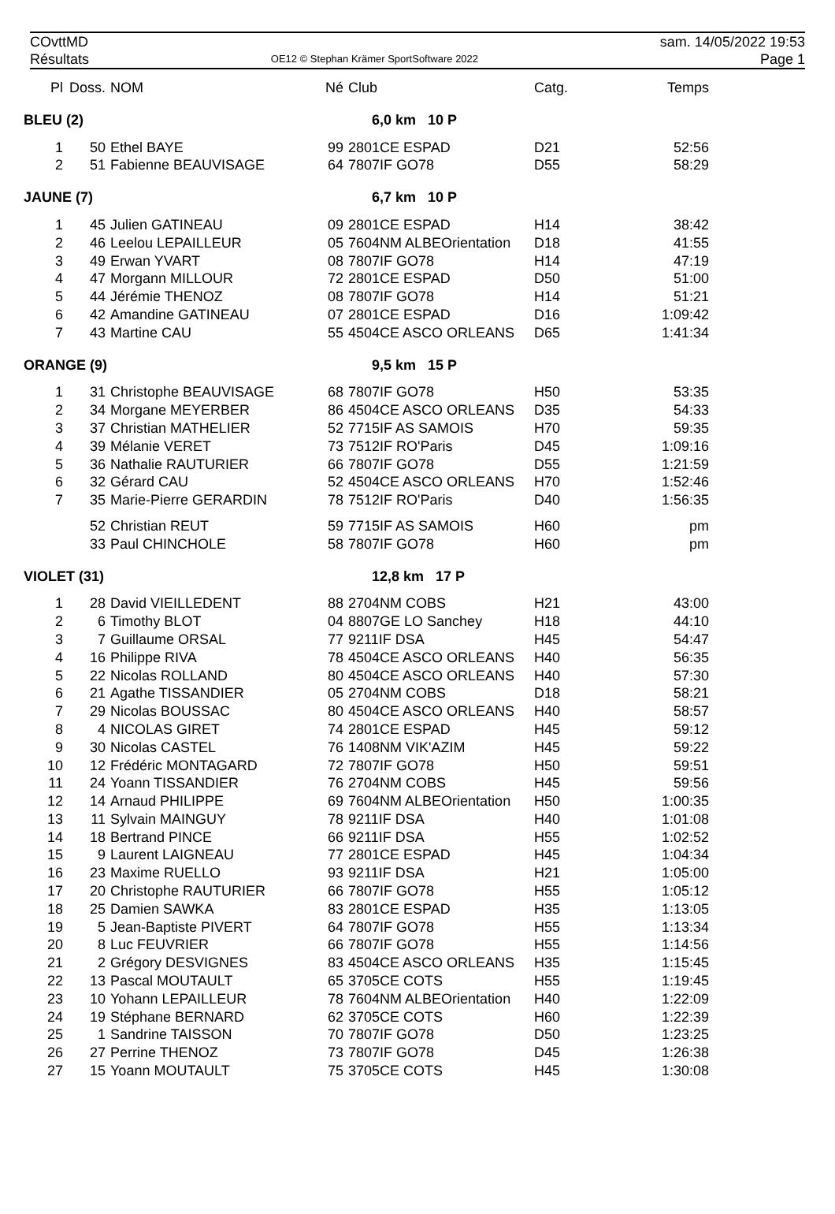COvttMD
Résultats
OE12 © Stephan Krämer SportSoftware 2022
sam. 14/05/2022 19:53
Page 1
| Pl | Doss. | NOM | Né | Club | Catg. | Temps |
| --- | --- | --- | --- | --- | --- | --- |
| BLEU (2) | | | | 6,0 km 10 P | | |
| 1 | 50 | Ethel BAYE | 99 | 2801CE ESPAD | D21 | 52:56 |
| 2 | 51 | Fabienne BEAUVISAGE | 64 | 7807IF GO78 | D55 | 58:29 |
| JAUNE (7) | | | | 6,7 km 10 P | | |
| 1 | 45 | Julien GATINEAU | 09 | 2801CE ESPAD | H14 | 38:42 |
| 2 | 46 | Leelou LEPAILLEUR | 05 | 7604NM ALBEOrientation | D18 | 41:55 |
| 3 | 49 | Erwan YVART | 08 | 7807IF GO78 | H14 | 47:19 |
| 4 | 47 | Morgann MILLOUR | 72 | 2801CE ESPAD | D50 | 51:00 |
| 5 | 44 | Jérémie THENOZ | 08 | 7807IF GO78 | H14 | 51:21 |
| 6 | 42 | Amandine GATINEAU | 07 | 2801CE ESPAD | D16 | 1:09:42 |
| 7 | 43 | Martine CAU | 55 | 4504CE ASCO ORLEANS | D65 | 1:41:34 |
| ORANGE (9) | | | | 9,5 km 15 P | | |
| 1 | 31 | Christophe BEAUVISAGE | 68 | 7807IF GO78 | H50 | 53:35 |
| 2 | 34 | Morgane MEYERBER | 86 | 4504CE ASCO ORLEANS | D35 | 54:33 |
| 3 | 37 | Christian MATHELIER | 52 | 7715IF AS SAMOIS | H70 | 59:35 |
| 4 | 39 | Mélanie VERET | 73 | 7512IF RO'Paris | D45 | 1:09:16 |
| 5 | 36 | Nathalie RAUTURIER | 66 | 7807IF GO78 | D55 | 1:21:59 |
| 6 | 32 | Gérard CAU | 52 | 4504CE ASCO ORLEANS | H70 | 1:52:46 |
| 7 | 35 | Marie-Pierre GERARDIN | 78 | 7512IF RO'Paris | D40 | 1:56:35 |
| | 52 | Christian REUT | 59 | 7715IF AS SAMOIS | H60 | pm |
| | 33 | Paul CHINCHOLE | 58 | 7807IF GO78 | H60 | pm |
| VIOLET (31) | | | | 12,8 km 17 P | | |
| 1 | 28 | David VIEILLEDENT | 88 | 2704NM COBS | H21 | 43:00 |
| 2 | 6 | Timothy BLOT | 04 | 8807GE LO Sanchey | H18 | 44:10 |
| 3 | 7 | Guillaume ORSAL | 77 | 9211IF DSA | H45 | 54:47 |
| 4 | 16 | Philippe RIVA | 78 | 4504CE ASCO ORLEANS | H40 | 56:35 |
| 5 | 22 | Nicolas ROLLAND | 80 | 4504CE ASCO ORLEANS | H40 | 57:30 |
| 6 | 21 | Agathe TISSANDIER | 05 | 2704NM COBS | D18 | 58:21 |
| 7 | 29 | Nicolas BOUSSAC | 80 | 4504CE ASCO ORLEANS | H40 | 58:57 |
| 8 | 4 | NICOLAS GIRET | 74 | 2801CE ESPAD | H45 | 59:12 |
| 9 | 30 | Nicolas CASTEL | 76 | 1408NM VIK'AZIM | H45 | 59:22 |
| 10 | 12 | Frédéric MONTAGARD | 72 | 7807IF GO78 | H50 | 59:51 |
| 11 | 24 | Yoann TISSANDIER | 76 | 2704NM COBS | H45 | 59:56 |
| 12 | 14 | Arnaud PHILIPPE | 69 | 7604NM ALBEOrientation | H50 | 1:00:35 |
| 13 | 11 | Sylvain MAINGUY | 78 | 9211IF DSA | H40 | 1:01:08 |
| 14 | 18 | Bertrand PINCE | 66 | 9211IF DSA | H55 | 1:02:52 |
| 15 | 9 | Laurent LAIGNEAU | 77 | 2801CE ESPAD | H45 | 1:04:34 |
| 16 | 23 | Maxime RUELLO | 93 | 9211IF DSA | H21 | 1:05:00 |
| 17 | 20 | Christophe RAUTURIER | 66 | 7807IF GO78 | H55 | 1:05:12 |
| 18 | 25 | Damien SAWKA | 83 | 2801CE ESPAD | H35 | 1:13:05 |
| 19 | 5 | Jean-Baptiste PIVERT | 64 | 7807IF GO78 | H55 | 1:13:34 |
| 20 | 8 | Luc FEUVRIER | 66 | 7807IF GO78 | H55 | 1:14:56 |
| 21 | 2 | Grégory DESVIGNES | 83 | 4504CE ASCO ORLEANS | H35 | 1:15:45 |
| 22 | 13 | Pascal MOUTAULT | 65 | 3705CE COTS | H55 | 1:19:45 |
| 23 | 10 | Yohann LEPAILLEUR | 78 | 7604NM ALBEOrientation | H40 | 1:22:09 |
| 24 | 19 | Stéphane BERNARD | 62 | 3705CE COTS | H60 | 1:22:39 |
| 25 | 1 | Sandrine TAISSON | 70 | 7807IF GO78 | D50 | 1:23:25 |
| 26 | 27 | Perrine THENOZ | 73 | 7807IF GO78 | D45 | 1:26:38 |
| 27 | 15 | Yoann MOUTAULT | 75 | 3705CE COTS | H45 | 1:30:08 |